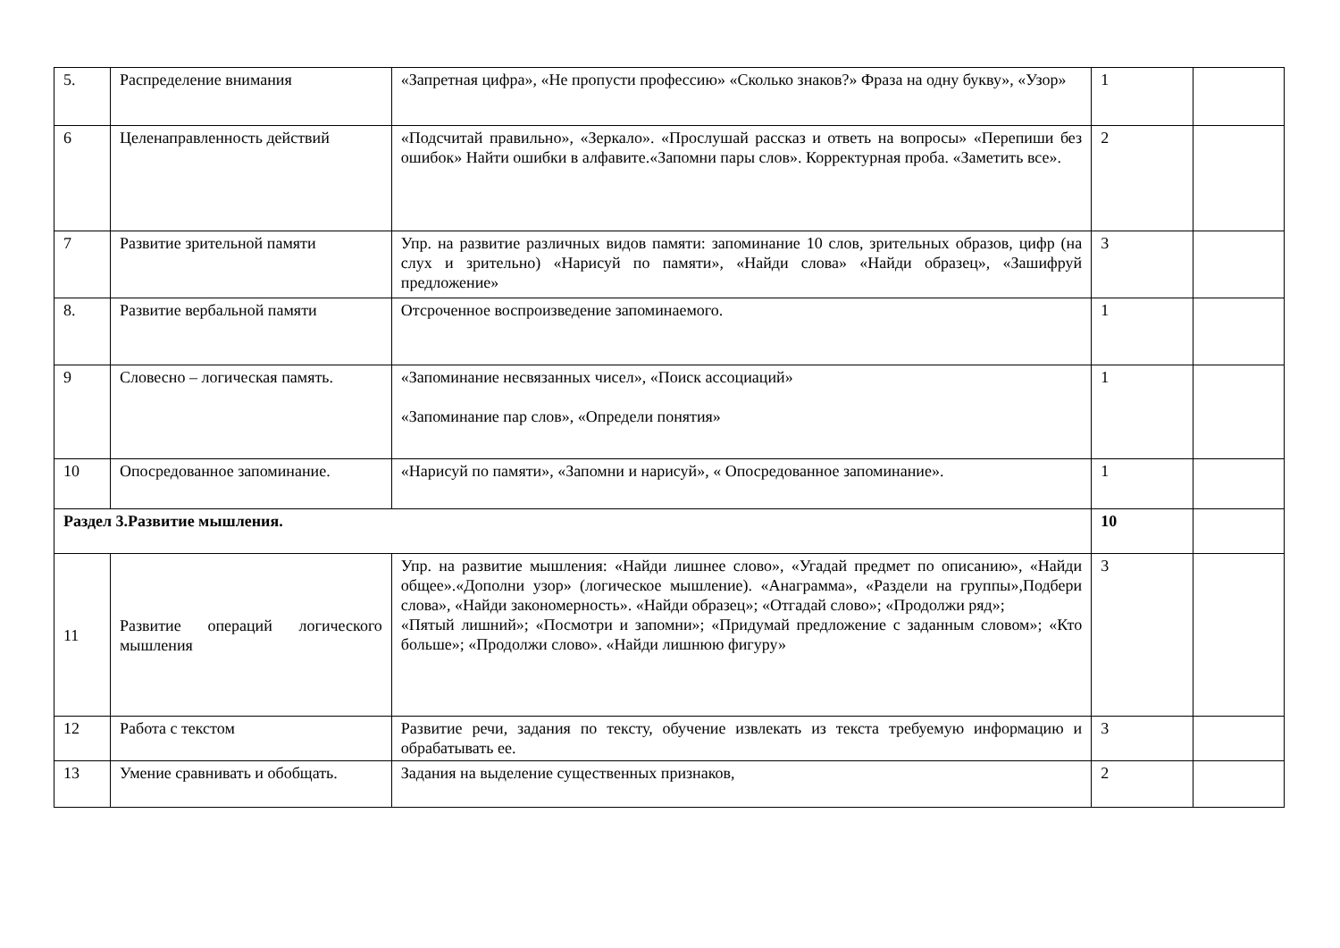| 5. | Распределение внимания | «Запретная цифра», «Не пропусти профессию» «Сколько знаков?» Фраза на одну букву», «Узор» | 1 | |
| 6 | Целенаправленность действий | «Подсчитай правильно», «Зеркало». «Прослушай рассказ и ответь на вопросы» «Перепиши без ошибок» Найти ошибки в алфавите.«Запомни пары слов». Корректурная проба. «Заметить все». | 2 | |
| 7 | Развитие зрительной памяти | Упр. на развитие различных видов памяти: запоминание 10 слов, зрительных образов, цифр (на слух и зрительно) «Нарисуй по памяти», «Найди слова» «Найди образец», «Зашифруй предложение» | 3 | |
| 8. | Развитие вербальной памяти | Отсроченное воспроизведение запоминаемого. | 1 | |
| 9 | Словесно – логическая память. | «Запоминание несвязанных чисел», «Поиск ассоциаций» «Запоминание пар слов», «Определи понятия» | 1 | |
| 10 | Опосредованное запоминание. | «Нарисуй по памяти», «Запомни и нарисуй», « Опосредованное запоминание». | 1 | |
| Раздел 3.Развитие мышления. | | | 10 | |
| 11 | Развитие операций логического мышления | Упр. на развитие мышления: «Найди лишнее слово», «Угадай предмет по описанию», «Найди общее».«Дополни узор» (логическое мышление). «Анаграмма», «Раздели на группы»,Подбери слова», «Найди закономерность». «Найди образец»; «Отгадай слово»; «Продолжи ряд»; «Пятый лишний»; «Посмотри и запомни»; «Придумай предложение с заданным словом»; «Кто больше»; «Продолжи слово». «Найди лишнюю фигуру» | 3 | |
| 12 | Работа с текстом | Развитие речи, задания по тексту, обучение извлекать из текста требуемую информацию и обрабатывать ее. | 3 | |
| 13 | Умение сравнивать и обобщать. | Задания на выделение существенных признаков, | 2 | |